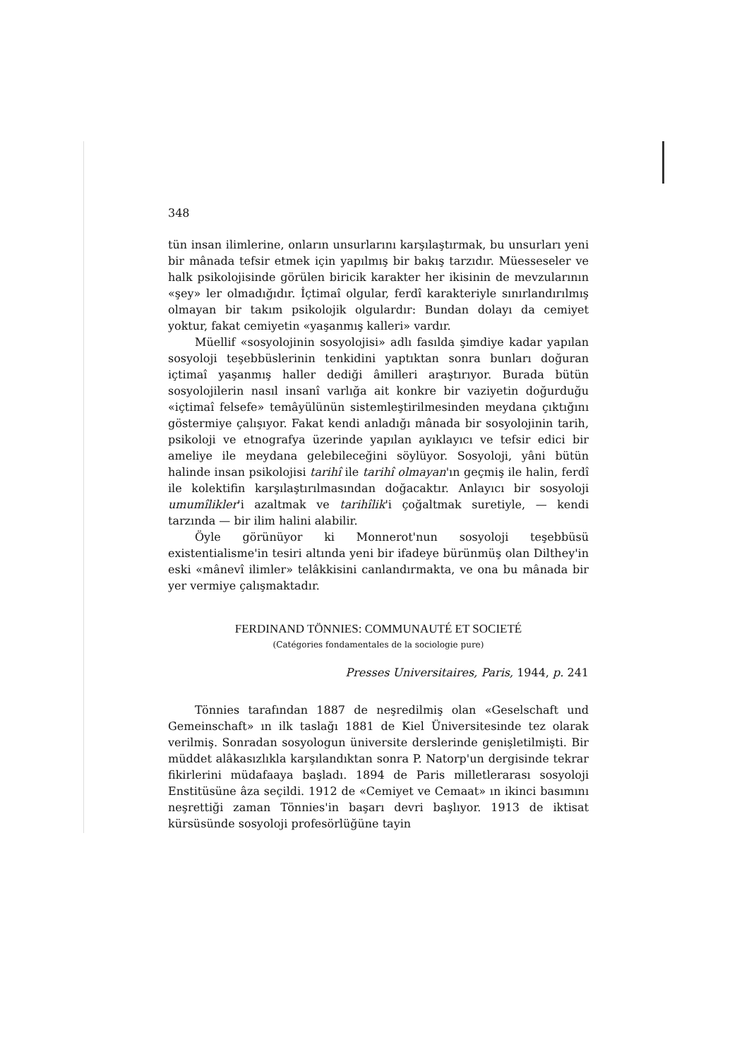348
tün insan ilimlerine, onların unsurlarını karşılaştırmak, bu unsurları yeni bir mânada tefsir etmek için yapılmış bir bakış tarzıdır. Müesseseler ve halk psikolojisinde görülen biricik karakter her ikisinin de mevzularının «şey» ler olmadığıdır. İçtimaî olgular, ferdî karakteriyle sınırlandırılmış olmayan bir takım psikolojik olgulardır: Bundan dolayı da cemiyet yoktur, fakat cemiyetin «yaşanmış kalleri» vardır.
Müellif «sosyolojinin sosyolojisi» adlı fasılda şimdiye kadar yapılan sosyoloji teşebbüslerinin tenkidini yaptıktan sonra bunları doğuran içtimaî yaşanmış haller dediği âmilleri araştırıyor. Burada bütün sosyolojilerin nasıl insanî varlığa ait konkre bir vaziyetin doğurduğu «içtimaî felsefe» temâyülünün sistemleştirilmesinden meydana çıktığını göstermiye çalışıyor. Fakat kendi anladığı mânada bir sosyolojinin tarih, psikoloji ve etnografya üzerinde yapılan ayıklayıcı ve tefsir edici bir ameliye ile meydana gelebileceğini söylüyor. Sosyoloji, yâni bütün halinde insan psikolojisi tarihî ile tarihî olmayan'ın geçmiş ile halin, ferdî ile kolektifin karşılaştırılmasından doğacaktır. Anlayıcı bir sosyoloji umumîlikler'i azaltmak ve tarihîlik'i çoğaltmak suretiyle, — kendi tarzında — bir ilim halini alabilir.
Öyle görünüyor ki Monnerot'nun sosyoloji teşebbüsü existentialisme'in tesiri altında yeni bir ifadeye bürünmüş olan Dilthey'in eski «mânevî ilimler» telâkkisini canlandırmakta, ve ona bu mânada bir yer vermiye çalışmaktadır.
FERDINAND TÖNNIES: COMMUNAUTÉ ET SOCIETÉ
(Catégories fondamentales de la sociologie pure)
Presses Universitaires, Paris, 1944, p. 241
Tönnies tarafından 1887 de neşredilmiş olan «Geselschaft und Gemeinschaft» ın ilk taslağı 1881 de Kiel Üniversitesinde tez olarak verilmiş. Sonradan sosyologun üniversite derslerinde genişletilmişti. Bir müddet alâkasızlıkla karşılandıktan sonra P. Natorp'un dergisinde tekrar fikirlerini müdafaaya başladı. 1894 de Paris milletlerarası sosyoloji Enstitüsüne âza seçildi. 1912 de «Cemiyet ve Cemaat» ın ikinci basımını neşrettiği zaman Tönnies'in başarı devri başlıyor. 1913 de iktisat kürsüsünde sosyoloji profesörlüğüne tayin